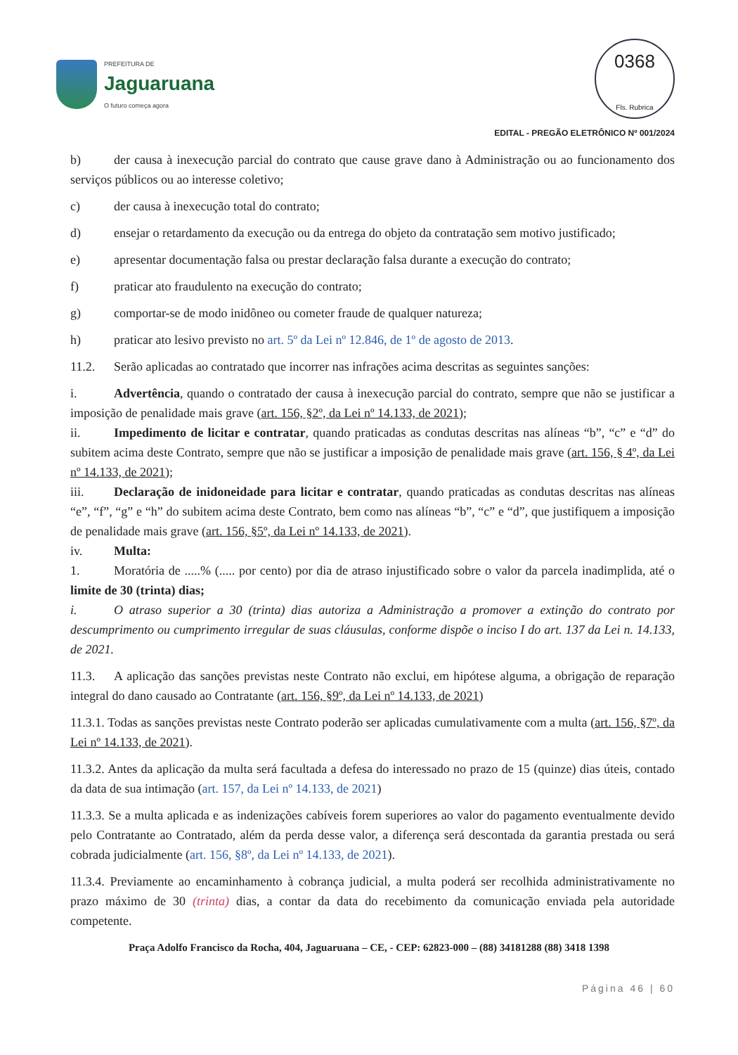PREFEITURA DE
Jaguaruana
O futuro começa agora
0368
Fls. Rubrica
EDITAL - PREGÃO ELETRÔNICO Nº 001/2024
b) der causa à inexecução parcial do contrato que cause grave dano à Administração ou ao funcionamento dos serviços públicos ou ao interesse coletivo;
c) der causa à inexecução total do contrato;
d) ensejar o retardamento da execução ou da entrega do objeto da contratação sem motivo justificado;
e) apresentar documentação falsa ou prestar declaração falsa durante a execução do contrato;
f) praticar ato fraudulento na execução do contrato;
g) comportar-se de modo inidôneo ou cometer fraude de qualquer natureza;
h) praticar ato lesivo previsto no art. 5º da Lei nº 12.846, de 1º de agosto de 2013.
11.2. Serão aplicadas ao contratado que incorrer nas infrações acima descritas as seguintes sanções:
i. Advertência, quando o contratado der causa à inexecução parcial do contrato, sempre que não se justificar a imposição de penalidade mais grave (art. 156, §2º, da Lei nº 14.133, de 2021);
ii. Impedimento de licitar e contratar, quando praticadas as condutas descritas nas alíneas “b”, “c” e “d” do subitem acima deste Contrato, sempre que não se justificar a imposição de penalidade mais grave (art. 156, § 4º, da Lei nº 14.133, de 2021);
iii. Declaração de inidoneidade para licitar e contratar, quando praticadas as condutas descritas nas alíneas “e”, “f”, “g” e “h” do subitem acima deste Contrato, bem como nas alíneas “b”, “c” e “d”, que justifiquem a imposição de penalidade mais grave (art. 156, §5º, da Lei nº 14.133, de 2021).
iv. Multa:
1. Moratória de .....% (..... por cento) por dia de atraso injustificado sobre o valor da parcela inadimplida, até o limite de 30 (trinta) dias;
i. O atraso superior a 30 (trinta) dias autoriza a Administração a promover a extinção do contrato por descumprimento ou cumprimento irregular de suas cláusulas, conforme dispõe o inciso I do art. 137 da Lei n. 14.133, de 2021.
11.3. A aplicação das sanções previstas neste Contrato não exclui, em hipótese alguma, a obrigação de reparação integral do dano causado ao Contratante (art. 156, §9º, da Lei nº 14.133, de 2021)
11.3.1. Todas as sanções previstas neste Contrato poderão ser aplicadas cumulativamente com a multa (art. 156, §7º, da Lei nº 14.133, de 2021).
11.3.2. Antes da aplicação da multa será facultada a defesa do interessado no prazo de 15 (quinze) dias úteis, contado da data de sua intimação (art. 157, da Lei nº 14.133, de 2021)
11.3.3. Se a multa aplicada e as indenizações cabíveis forem superiores ao valor do pagamento eventualmente devido pelo Contratante ao Contratado, além da perda desse valor, a diferença será descontada da garantia prestada ou será cobrada judicialmente (art. 156, §8º, da Lei nº 14.133, de 2021).
11.3.4. Previamente ao encaminhamento à cobrança judicial, a multa poderá ser recolhida administrativamente no prazo máximo de 30 (trinta) dias, a contar da data do recebimento da comunicação enviada pela autoridade competente.
Praça Adolfo Francisco da Rocha, 404, Jaguaruana – CE, - CEP: 62823-000 – (88) 34181288 (88) 3418 1398
Página 46 | 60